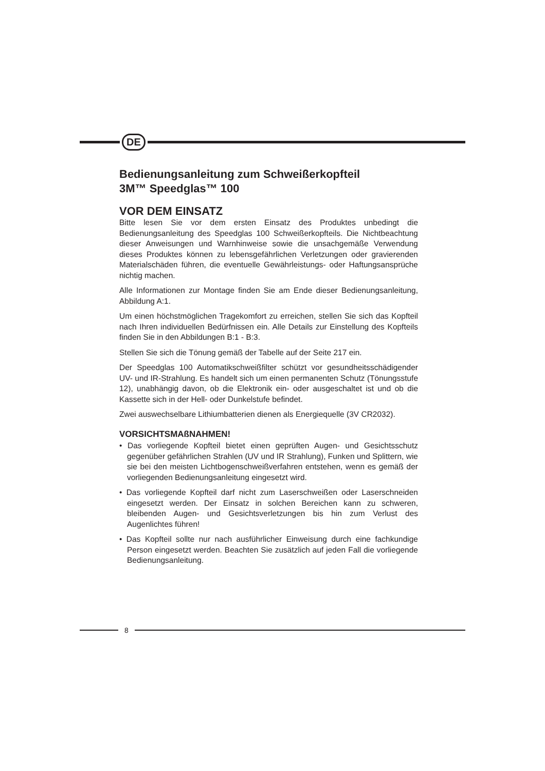DE
Bedienungsanleitung zum Schweißerkopfteil
3M™ Speedglas™ 100
VOR DEM EINSATZ
Bitte lesen Sie vor dem ersten Einsatz des Produktes unbedingt die Bedienungsanleitung des Speedglas 100 Schweißerkopfteils. Die Nichtbeachtung dieser Anweisungen und Warnhinweise sowie die unsachgemäße Verwendung dieses Produktes können zu lebensgefährlichen Verletzungen oder gravierenden Materialschäden führen, die eventuelle Gewährleistungs- oder Haftungsansprüche nichtig machen.
Alle Informationen zur Montage finden Sie am Ende dieser Bedienungsanleitung, Abbildung A:1.
Um einen höchstmöglichen Tragekomfort zu erreichen, stellen Sie sich das Kopfteil nach Ihren individuellen Bedürfnissen ein. Alle Details zur Einstellung des Kopfteils finden Sie in den Abbildungen B:1 - B:3.
Stellen Sie sich die Tönung gemäß der Tabelle auf der Seite 217 ein.
Der Speedglas 100 Automatikschweißfilter schützt vor gesundheitsschädigender UV- und IR-Strahlung. Es handelt sich um einen permanenten Schutz (Tönungsstufe 12), unabhängig davon, ob die Elektronik ein- oder ausgeschaltet ist und ob die Kassette sich in der Hell- oder Dunkelstufe befindet.
Zwei auswechselbare Lithiumbatterien dienen als Energiequelle (3V CR2032).
VORSICHTSMAßNAHMEN!
• Das vorliegende Kopfteil bietet einen geprüften Augen- und Gesichtsschutz gegenüber gefährlichen Strahlen (UV und IR Strahlung), Funken und Splittern, wie sie bei den meisten Lichtbogenschweißverfahren entstehen, wenn es gemäß der vorliegenden Bedienungsanleitung eingesetzt wird.
• Das vorliegende Kopfteil darf nicht zum Laserschweißen oder Laserschneiden eingesetzt werden. Der Einsatz in solchen Bereichen kann zu schweren, bleibenden Augen- und Gesichtsverletzungen bis hin zum Verlust des Augenlichtes führen!
• Das Kopfteil sollte nur nach ausführlicher Einweisung durch eine fachkundige Person eingesetzt werden. Beachten Sie zusätzlich auf jeden Fall die vorliegende Bedienungsanleitung.
8